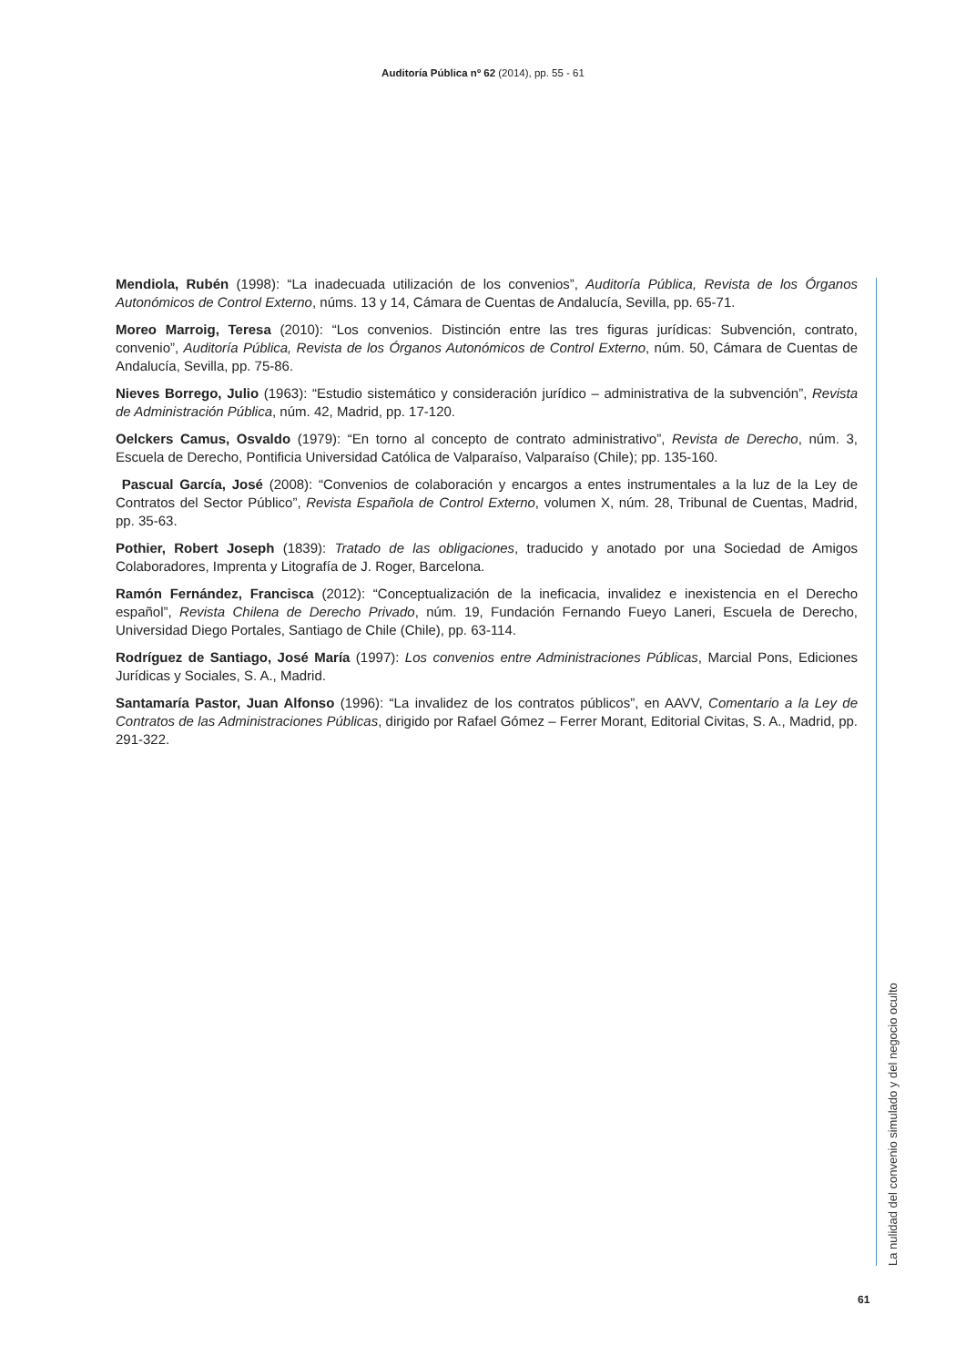Auditoría Pública nº 62 (2014), pp. 55 - 61
Mendiola, Rubén (1998): “La inadecuada utilización de los convenios”, Auditoría Pública, Revista de los Órganos Autonómicos de Control Externo, núms. 13 y 14, Cámara de Cuentas de Andalucía, Sevilla, pp. 65-71.
Moreo Marroig, Teresa (2010): “Los convenios. Distinción entre las tres figuras jurídicas: Subvención, contrato, convenio”, Auditoría Pública, Revista de los Órganos Autonómicos de Control Externo, núm. 50, Cámara de Cuentas de Andalucía, Sevilla, pp. 75-86.
Nieves Borrego, Julio (1963): “Estudio sistemático y consideración jurídico – administrativa de la subvención”, Revista de Administración Pública, núm. 42, Madrid, pp. 17-120.
Oelckers Camus, Osvaldo (1979): “En torno al concepto de contrato administrativo”, Revista de Derecho, núm. 3, Escuela de Derecho, Pontificia Universidad Católica de Valparaíso, Valparaíso (Chile); pp. 135-160.
Pascual García, José (2008): “Convenios de colaboración y encargos a entes instrumentales a la luz de la Ley de Contratos del Sector Público”, Revista Española de Control Externo, volumen X, núm. 28, Tribunal de Cuentas, Madrid, pp. 35-63.
Pothier, Robert Joseph (1839): Tratado de las obligaciones, traducido y anotado por una Sociedad de Amigos Colaboradores, Imprenta y Litografía de J. Roger, Barcelona.
Ramón Fernández, Francisca (2012): “Conceptualización de la ineficacia, invalidez e inexistencia en el Derecho español”, Revista Chilena de Derecho Privado, núm. 19, Fundación Fernando Fueyo Laneri, Escuela de Derecho, Universidad Diego Portales, Santiago de Chile (Chile), pp. 63-114.
Rodríguez de Santiago, José María (1997): Los convenios entre Administraciones Públicas, Marcial Pons, Ediciones Jurídicas y Sociales, S. A., Madrid.
Santamaría Pastor, Juan Alfonso (1996): “La invalidez de los contratos públicos”, en AAVV, Comentario a la Ley de Contratos de las Administraciones Públicas, dirigido por Rafael Gómez – Ferrer Morant, Editorial Civitas, S. A., Madrid, pp. 291-322.
La nulidad del convenio simulado y del negocio oculto
61